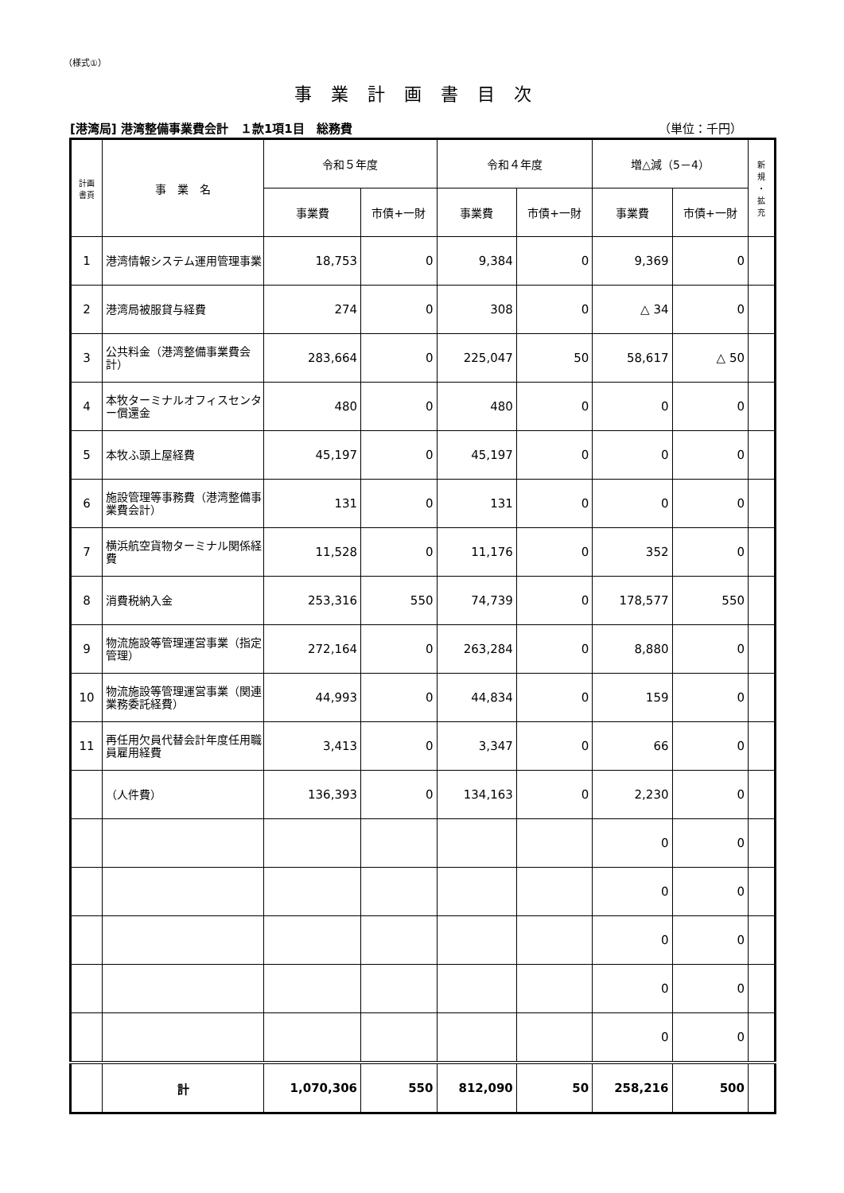（様式①）
事業計画書目次
[港湾局] 港湾整備事業費会計　１款1項1目　総務費 （単位：千円）
| 計画 書頁 | 事 業 名 | 令和５年度 | | 令和４年度 | | 増△減（5－4） | | 新 規 ・ 拡 充 |
| --- | --- | --- | --- | --- | --- | --- | --- | --- |
| | | 事業費 | 市債+一財 | 事業費 | 市債+一財 | 事業費 | 市債+一財 | |
| 1 | 港湾情報システム運用管理事業 | 18,753 | 0 | 9,384 | 0 | 9,369 | 0 | |
| 2 | 港湾局被服貸与経費 | 274 | 0 | 308 | 0 | △ 34 | 0 | |
| 3 | 公共料金（港湾整備事業費会計） | 283,664 | 0 | 225,047 | 50 | 58,617 | △ 50 | |
| 4 | 本牧ターミナルオフィスセンター償還金 | 480 | 0 | 480 | 0 | 0 | 0 | |
| 5 | 本牧ふ頭上屋経費 | 45,197 | 0 | 45,197 | 0 | 0 | 0 | |
| 6 | 施設管理等事務費（港湾整備事業費会計） | 131 | 0 | 131 | 0 | 0 | 0 | |
| 7 | 横浜航空貨物ターミナル関係経費 | 11,528 | 0 | 11,176 | 0 | 352 | 0 | |
| 8 | 消費税納入金 | 253,316 | 550 | 74,739 | 0 | 178,577 | 550 | |
| 9 | 物流施設等管理運営事業（指定管理） | 272,164 | 0 | 263,284 | 0 | 8,880 | 0 | |
| 10 | 物流施設等管理運営事業（関連業務委託経費） | 44,993 | 0 | 44,834 | 0 | 159 | 0 | |
| 11 | 再任用欠員代替会計年度任用職員雇用経費 | 3,413 | 0 | 3,347 | 0 | 66 | 0 | |
| | （人件費） | 136,393 | 0 | 134,163 | 0 | 2,230 | 0 | |
| | | | | | | 0 | 0 | |
| | | | | | | 0 | 0 | |
| | | | | | | 0 | 0 | |
| | | | | | | 0 | 0 | |
| | | | | | | 0 | 0 | |
| | 計 | 1,070,306 | 550 | 812,090 | 50 | 258,216 | 500 | |